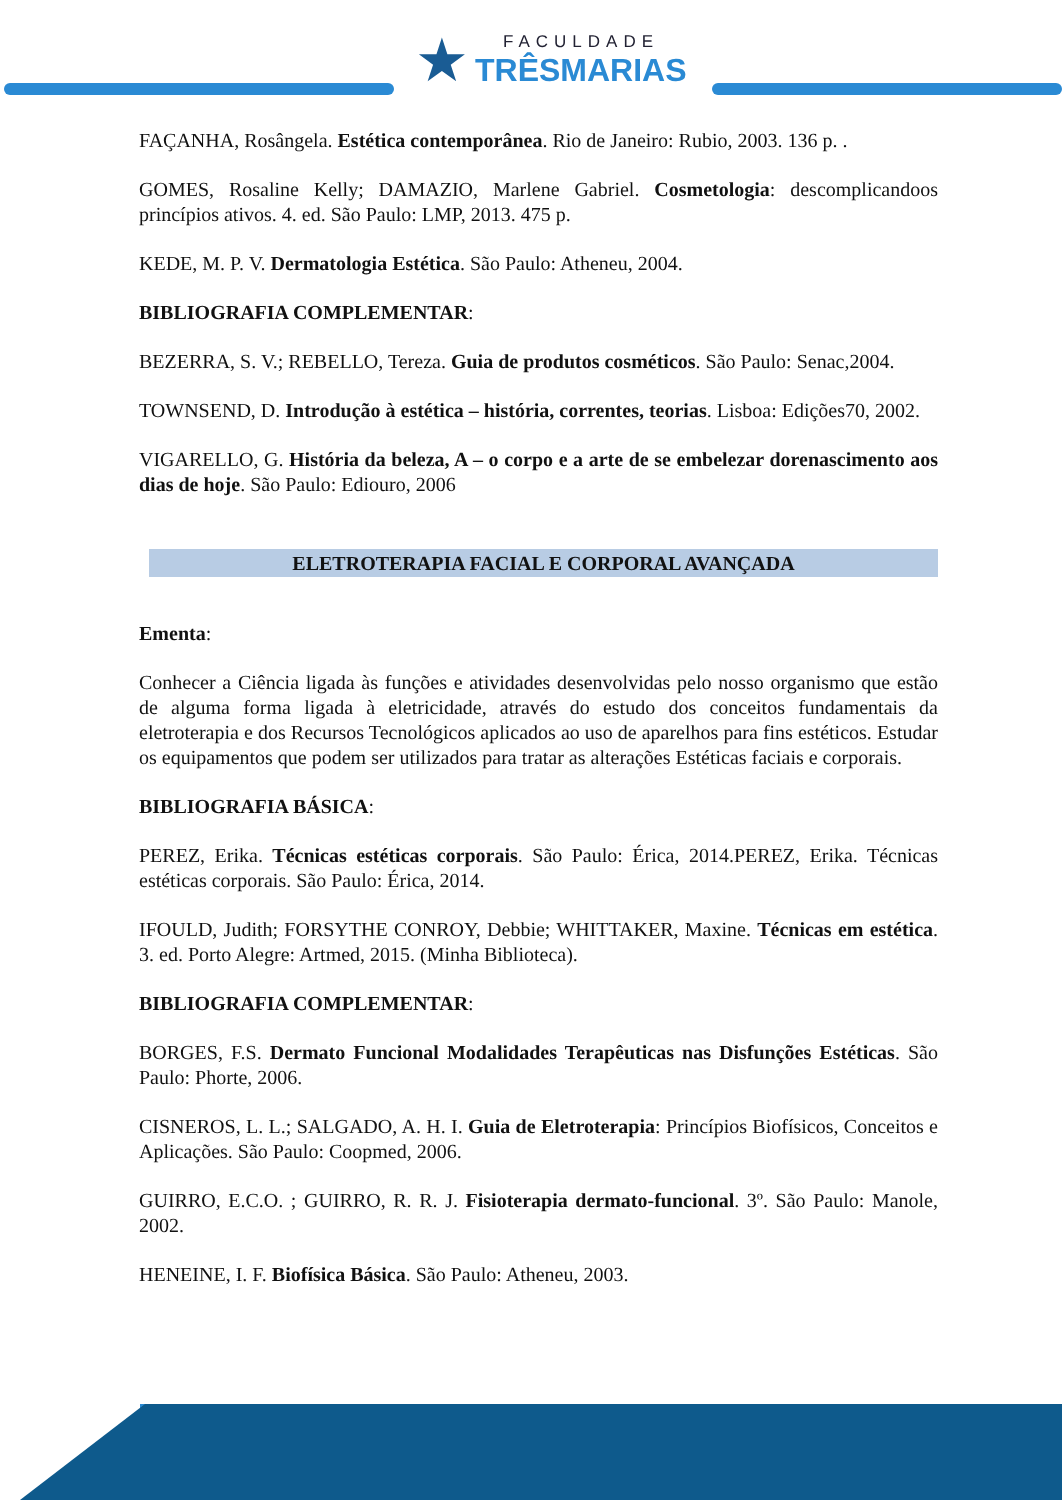★
FACULDADE
TRÊSMARIAS
FAÇANHA, Rosângela. Estética contemporânea. Rio de Janeiro: Rubio, 2003. 136 p. .
GOMES, Rosaline Kelly; DAMAZIO, Marlene Gabriel. Cosmetologia: descomplicandoos princípios ativos. 4. ed. São Paulo: LMP, 2013. 475 p.
KEDE, M. P. V. Dermatologia Estética. São Paulo: Atheneu, 2004.
BIBLIOGRAFIA COMPLEMENTAR:
BEZERRA, S. V.; REBELLO, Tereza. Guia de produtos cosméticos. São Paulo: Senac,2004.
TOWNSEND, D. Introdução à estética – história, correntes, teorias. Lisboa: Edições70, 2002.
VIGARELLO, G. História da beleza, A – o corpo e a arte de se embelezar dorenascimento aos dias de hoje. São Paulo: Ediouro, 2006
ELETROTERAPIA FACIAL E CORPORAL AVANÇADA
Ementa:
Conhecer a Ciência ligada às funções e atividades desenvolvidas pelo nosso organismo que estão de alguma forma ligada à eletricidade, através do estudo dos conceitos fundamentais da eletroterapia e dos Recursos Tecnológicos aplicados ao uso de aparelhos para fins estéticos. Estudar os equipamentos que podem ser utilizados para tratar as alterações Estéticas faciais e corporais.
BIBLIOGRAFIA BÁSICA:
PEREZ, Erika. Técnicas estéticas corporais. São Paulo: Érica, 2014.PEREZ, Erika. Técnicas estéticas corporais. São Paulo: Érica, 2014.
IFOULD, Judith; FORSYTHE CONROY, Debbie; WHITTAKER, Maxine. Técnicas em estética. 3. ed. Porto Alegre: Artmed, 2015. (Minha Biblioteca).
BIBLIOGRAFIA COMPLEMENTAR:
BORGES, F.S. Dermato Funcional Modalidades Terapêuticas nas Disfunções Estéticas. São Paulo: Phorte, 2006.
CISNEROS, L. L.; SALGADO, A. H. I. Guia de Eletroterapia: Princípios Biofísicos, Conceitos e Aplicações. São Paulo: Coopmed, 2006.
GUIRRO, E.C.O. ; GUIRRO, R. R. J. Fisioterapia dermato-funcional. 3º. São Paulo: Manole, 2002.
HENEINE, I. F. Biofísica Básica. São Paulo: Atheneu, 2003.